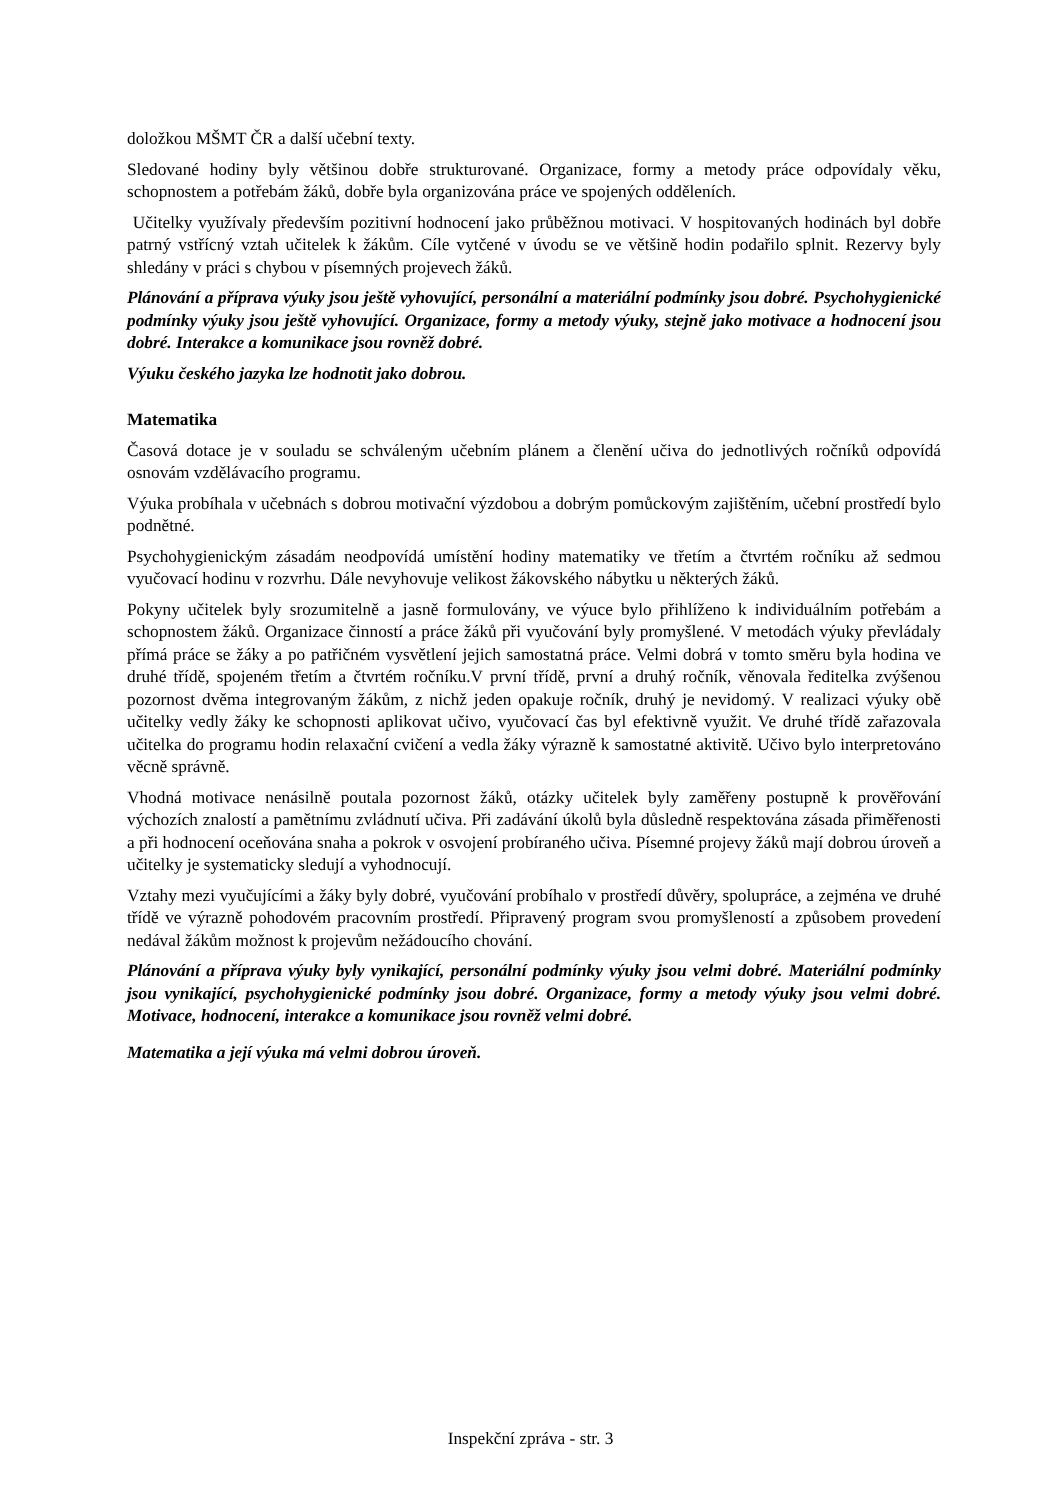doložkou MŠMT ČR a další učební texty.
Sledované hodiny byly většinou dobře strukturované. Organizace, formy a metody práce odpovídaly věku, schopnostem a potřebám žáků, dobře byla organizována práce ve spojených odděleních.
Učitelky využívaly především pozitivní hodnocení jako průběžnou motivaci. V hospitovaných hodinách byl dobře patrný vstřícný vztah učitelek k žákům. Cíle vytčené v úvodu se ve většině hodin podařilo splnit. Rezervy byly shledány v práci s chybou v písemných projevech žáků.
Plánování a příprava výuky jsou ještě vyhovující, personální a materiální podmínky jsou dobré. Psychohygienické podmínky výuky jsou ještě vyhovující. Organizace, formy a metody výuky, stejně jako motivace a hodnocení jsou dobré. Interakce a komunikace jsou rovněž dobré.
Výuku českého jazyka lze hodnotit jako dobrou.
Matematika
Časová dotace je v souladu se schváleným učebním plánem a členění učiva do jednotlivých ročníků odpovídá osnovám vzdělávacího programu.
Výuka probíhala v učebnách s dobrou motivační výzdobou a dobrým pomůckovým zajištěním, učební prostředí bylo podnětné.
Psychohygienickým zásadám neodpovídá umístění hodiny matematiky ve třetím a čtvrtém ročníku až sedmou vyučovací hodinu v rozvrhu. Dále nevyhovuje velikost žákovského nábytku u některých žáků.
Pokyny učitelek byly srozumitelně a jasně formulovány, ve výuce bylo přihlíženo k individuálním potřebám a schopnostem žáků. Organizace činností a práce žáků při vyučování byly promyšlené. V metodách výuky převládaly přímá práce se žáky a po patřičném vysvětlení jejich samostatná práce. Velmi dobrá v tomto směru byla hodina ve druhé třídě, spojeném třetím a čtvrtém ročníku.V první třídě, první a druhý ročník, věnovala ředitelka zvýšenou pozornost dvěma integrovaným žákům, z nichž jeden opakuje ročník, druhý je nevidomý. V realizaci výuky obě učitelky vedly žáky ke schopnosti aplikovat učivo, vyučovací čas byl efektivně využit. Ve druhé třídě zařazovala učitelka do programu hodin relaxační cvičení a vedla žáky výrazně k samostatné aktivitě. Učivo bylo interpretováno věcně správně.
Vhodná motivace nenásilně poutala pozornost žáků, otázky učitelek byly zaměřeny postupně k prověřování výchozích znalostí a pamětnímu zvládnutí učiva. Při zadávání úkolů byla důsledně respektována zásada přiměřenosti a při hodnocení oceňována snaha a pokrok v osvojení probíraného učiva. Písemné projevy žáků mají dobrou úroveň a učitelky je systematicky sledují a vyhodnocují.
Vztahy mezi vyučujícími a žáky byly dobré, vyučování probíhalo v prostředí důvěry, spolupráce, a zejména ve druhé třídě ve výrazně pohodovém pracovním prostředí. Připravený program svou promyšleností a způsobem provedení nedával žákům možnost k projevům nežádoucího chování.
Plánování a příprava výuky byly vynikající, personální podmínky výuky jsou velmi dobré. Materiální podmínky jsou vynikající, psychohygienické podmínky jsou dobré. Organizace, formy a metody výuky jsou velmi dobré. Motivace, hodnocení, interakce a komunikace jsou rovněž velmi dobré.
Matematika a její výuka má velmi dobrou úroveň.
Inspekční zpráva - str. 3